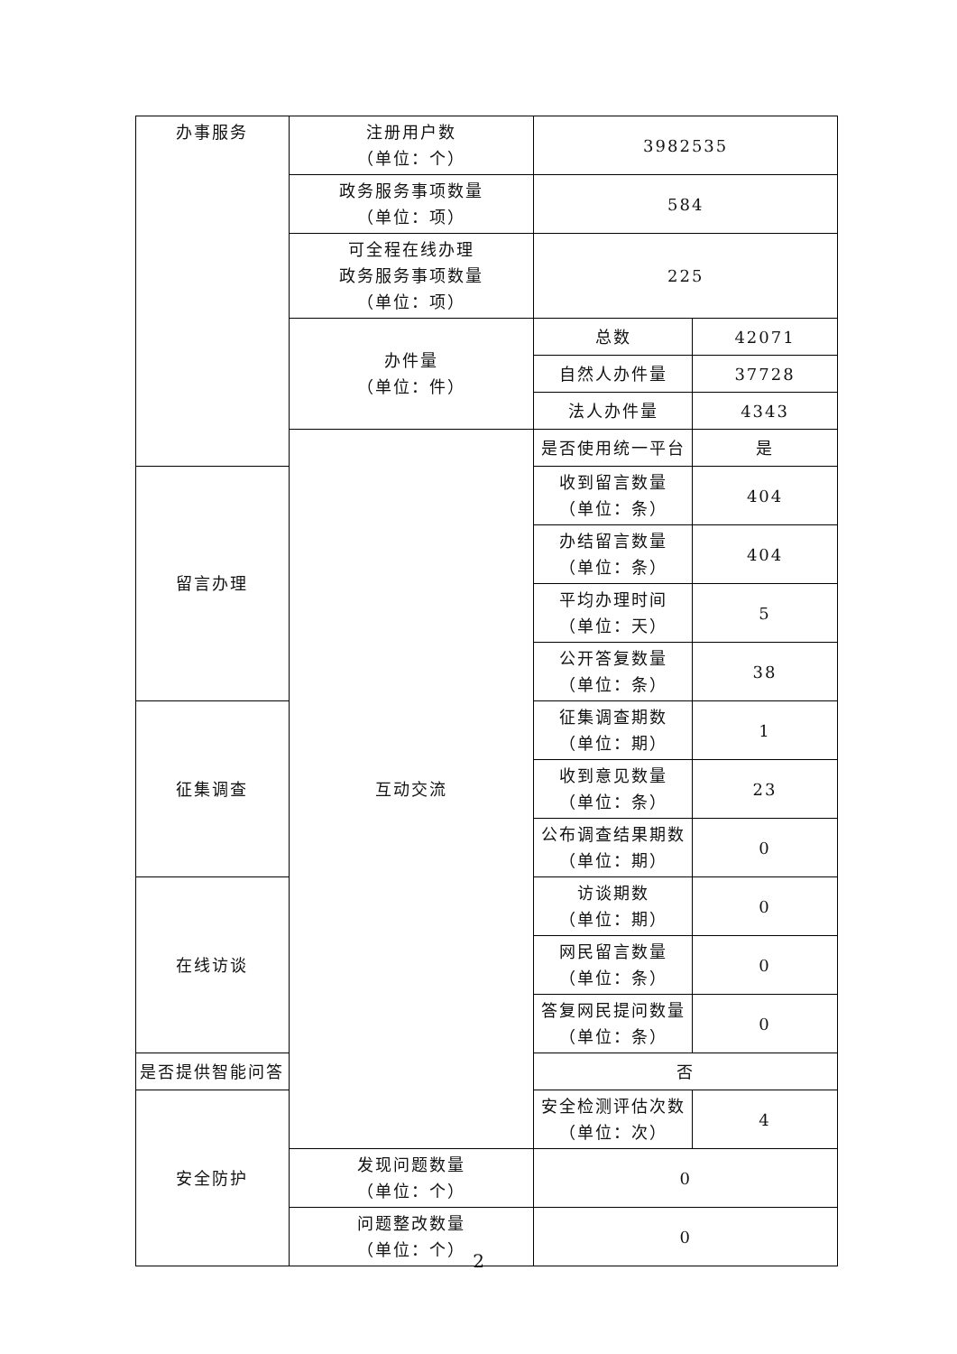| 办事服务 | 注册用户数 （单位：个） | 3982535 | |
| | 政务服务事项数量 （单位：项） | 584 | |
| | 可全程在线办理 政务服务事项数量 （单位：项） | 225 | |
| | 办件量 （单位：件） | 总数 | 42071 |
| | | 自然人办件量 | 37728 |
| | | 法人办件量 | 4343 |
| | 互动交流 | 是否使用统一平台 | 是 |
| 留言办理 | | 收到留言数量 （单位：条） | 404 |
| | | 办结留言数量 （单位：条） | 404 |
| | | 平均办理时间 （单位：天） | 5 |
| | | 公开答复数量 （单位：条） | 38 |
| 征集调查 | | 征集调查期数 （单位：期） | 1 |
| | | 收到意见数量 （单位：条） | 23 |
| | | 公布调查结果期数 （单位：期） | 0 |
| 在线访谈 | | 访谈期数 （单位：期） | 0 |
| | | 网民留言数量 （单位：条） | 0 |
| | | 答复网民提问数量 （单位：条） | 0 |
| 是否提供智能问答 | | 否 | |
| 安全防护 | | 安全检测评估次数 （单位：次） | 4 |
| | 发现问题数量 （单位：个） | 0 | |
| | 问题整改数量 （单位：个） | 0 | |
2